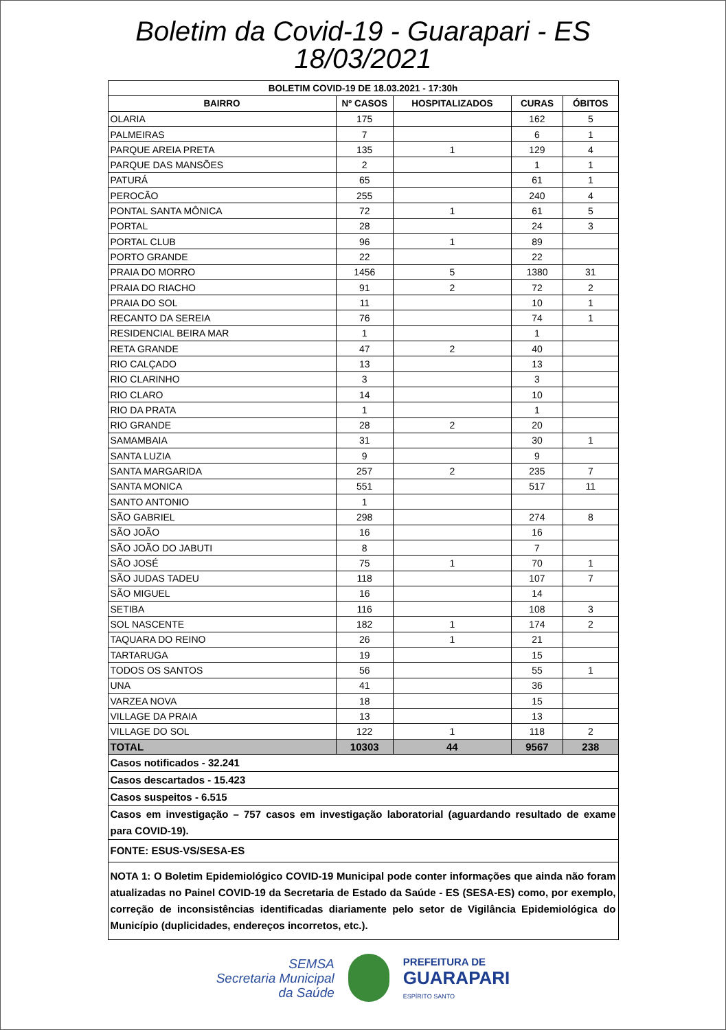Boletim da Covid-19 - Guarapari - ES
18/03/2021
| BOLETIM COVID-19 DE 18.03.2021 - 17:30h | | | | |
| --- | --- | --- | --- | --- |
| BAIRRO | Nº CASOS | HOSPITALIZADOS | CURAS | ÓBITOS |
| OLARIA | 175 | | 162 | 5 |
| PALMEIRAS | 7 | | 6 | 1 |
| PARQUE AREIA PRETA | 135 | 1 | 129 | 4 |
| PARQUE DAS MANSÕES | 2 | | 1 | 1 |
| PATURÁ | 65 | | 61 | 1 |
| PEROCÃO | 255 | | 240 | 4 |
| PONTAL SANTA MÔNICA | 72 | 1 | 61 | 5 |
| PORTAL | 28 | | 24 | 3 |
| PORTAL CLUB | 96 | 1 | 89 | |
| PORTO GRANDE | 22 | | 22 | |
| PRAIA DO MORRO | 1456 | 5 | 1380 | 31 |
| PRAIA DO RIACHO | 91 | 2 | 72 | 2 |
| PRAIA DO SOL | 11 | | 10 | 1 |
| RECANTO DA SEREIA | 76 | | 74 | 1 |
| RESIDENCIAL BEIRA MAR | 1 | | 1 | |
| RETA GRANDE | 47 | 2 | 40 | |
| RIO CALÇADO | 13 | | 13 | |
| RIO CLARINHO | 3 | | 3 | |
| RIO CLARO | 14 | | 10 | |
| RIO DA PRATA | 1 | | 1 | |
| RIO GRANDE | 28 | 2 | 20 | |
| SAMAMBAIA | 31 | | 30 | 1 |
| SANTA LUZIA | 9 | | 9 | |
| SANTA MARGARIDA | 257 | 2 | 235 | 7 |
| SANTA MONICA | 551 | | 517 | 11 |
| SANTO ANTONIO | 1 | | | |
| SÃO GABRIEL | 298 | | 274 | 8 |
| SÃO JOÃO | 16 | | 16 | |
| SÃO JOÃO DO JABUTI | 8 | | 7 | |
| SÃO JOSÉ | 75 | 1 | 70 | 1 |
| SÃO JUDAS TADEU | 118 | | 107 | 7 |
| SÃO MIGUEL | 16 | | 14 | |
| SETIBA | 116 | | 108 | 3 |
| SOL NASCENTE | 182 | 1 | 174 | 2 |
| TAQUARA DO REINO | 26 | 1 | 21 | |
| TARTARUGA | 19 | | 15 | |
| TODOS OS SANTOS | 56 | | 55 | 1 |
| UNA | 41 | | 36 | |
| VARZEA NOVA | 18 | | 15 | |
| VILLAGE DA PRAIA | 13 | | 13 | |
| VILLAGE DO SOL | 122 | 1 | 118 | 2 |
| TOTAL | 10303 | 44 | 9567 | 238 |
| Casos notificados - 32.241 | | | | |
| Casos descartados - 15.423 | | | | |
| Casos suspeitos - 6.515 | | | | |
| Casos em investigação – 757 casos em investigação laboratorial (aguardando resultado de exame para COVID-19). | | | | |
| FONTE: ESUS-VS/SESA-ES | | | | |
| NOTA 1: O Boletim Epidemiológico COVID-19 Municipal pode conter informações que ainda não foram atualizadas no Painel COVID-19 da Secretaria de Estado da Saúde - ES (SESA-ES) como, por exemplo, correção de inconsistências identificadas diariamente pelo setor de Vigilância Epidemiológica do Município (duplicidades, endereços incorretos, etc.). | | | | |
SEMSA
Secretaria Municipal
da Saúde
PREFEITURA DE
GUARAPARI
ESPÍRITO SANTO